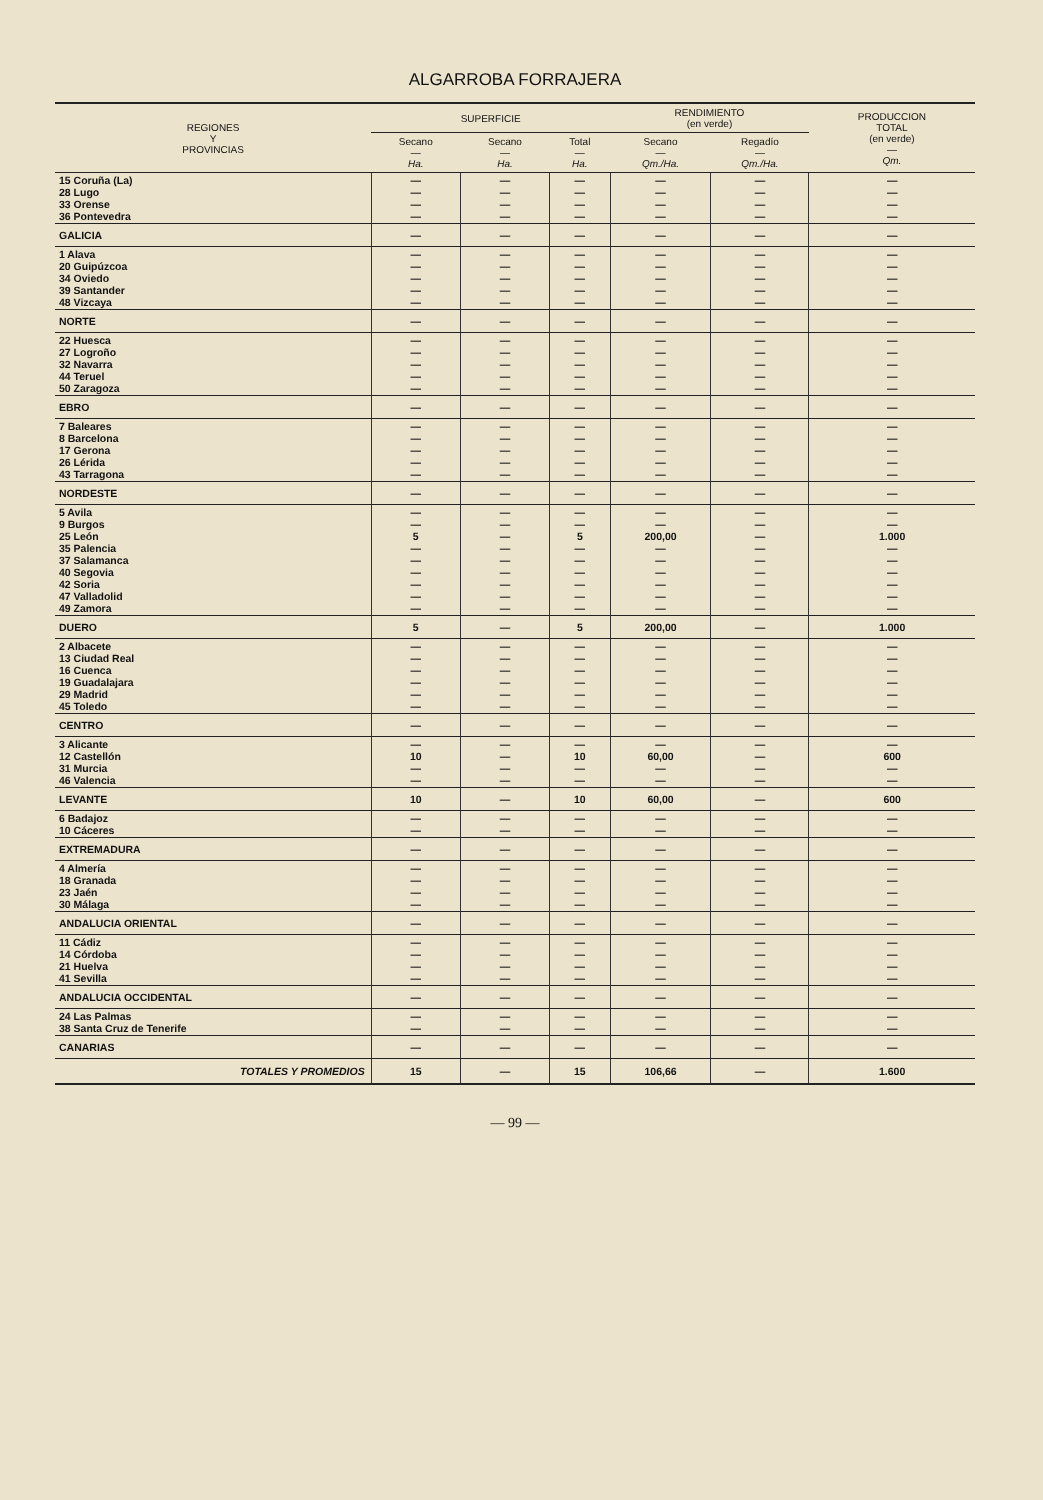ALGARROBA FORRAJERA
| REGIONES Y PROVINCIAS | SUPERFICIE | | | RENDIMIENTO (en verde) | | PRODUCCION TOTAL (en verde) — Qm. |
| --- | --- | --- | --- | --- | --- | --- |
| | Secano — Ha. | Secano — Ha. | Total — Ha. | Secano — Qm./Ha. | Regadío — Qm./Ha. | |
| 15 Coruña (La) 28 Lugo 33 Orense 36 Pontevedra | — — — — | — — — — | — — — — | — — — — | — — — — | — — — — |
| GALICIA | — | — | — | — | — | — |
| 1 Alava 20 Guipúzcoa 34 Oviedo 39 Santander 48 Vizcaya | — — — — — | — — — — — | — — — — — | — — — — — | — — — — — | — — — — — |
| NORTE | — | — | — | — | — | — |
| 22 Huesca 27 Logroño 32 Navarra 44 Teruel 50 Zaragoza | — — — — — | — — — — — | — — — — — | — — — — — | — — — — — | — — — — — |
| EBRO | — | — | — | — | — | — |
| 7 Baleares 8 Barcelona 17 Gerona 26 Lérida 43 Tarragona | — — — — — | — — — — — | — — — — — | — — — — — | — — — — — | — — — — — |
| NORDESTE | — | — | — | — | — | — |
| 5 Avila 9 Burgos 25 León 35 Palencia 37 Salamanca 40 Segovia 42 Soria 47 Valladolid 49 Zamora | — — 5 — — — — — — | — — — — — — — — — | — — 5 — — — — — — | — — 200,00 — — — — — — | — — — — — — — — — | — — 1.000 — — — — — — |
| DUERO | 5 | — | 5 | 200,00 | — | 1.000 |
| 2 Albacete 13 Ciudad Real 16 Cuenca 19 Guadalajara 29 Madrid 45 Toledo | — — — — — — | — — — — — — | — — — — — — | — — — — — — | — — — — — — | — — — — — — |
| CENTRO | — | — | — | — | — | — |
| 3 Alicante 12 Castellón 31 Murcia 46 Valencia | — 10 — — | — — — — | — 10 — — | — 60,00 — — | — — — — | — 600 — — |
| LEVANTE | 10 | — | 10 | 60,00 | — | 600 |
| 6 Badajoz 10 Cáceres | — — | — — | — — | — — | — — | — — |
| EXTREMADURA | — | — | — | — | — | — |
| 4 Almería 18 Granada 23 Jaén 30 Málaga | — — — — | — — — — | — — — — | — — — — | — — — — | — — — — |
| ANDALUCIA ORIENTAL | — | — | — | — | — | — |
| 11 Cádiz 14 Córdoba 21 Huelva 41 Sevilla | — — — — | — — — — | — — — — | — — — — | — — — — | — — — — |
| ANDALUCIA OCCIDENTAL | — | — | — | — | — | — |
| 24 Las Palmas 38 Santa Cruz de Tenerife | — — | — — | — — | — — | — — | — — |
| CANARIAS | — | — | — | — | — | — |
| TOTALES Y PROMEDIOS | 15 | — | 15 | 106,66 | — | 1.600 |
— 99 —